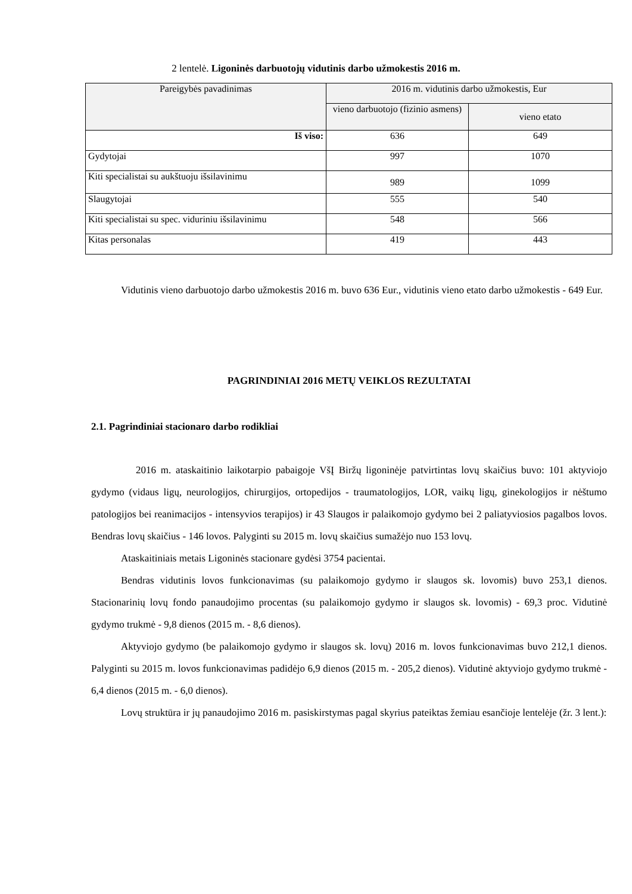2 lentelė. Ligoninės darbuotojų vidutinis darbo užmokestis 2016 m.
| Pareigybės pavadinimas | 2016 m. vidutinis darbo užmokestis, Eur | |
| --- | --- | --- |
| | vieno darbuotojo (fizinio asmens) | vieno etato |
| Iš viso: | 636 | 649 |
| Gydytojai | 997 | 1070 |
| Kiti specialistai su aukštuoju išsilavinimu | 989 | 1099 |
| Slaugytojai | 555 | 540 |
| Kiti specialistai su spec. viduriniu išsilavinimu | 548 | 566 |
| Kitas personalas | 419 | 443 |
Vidutinis vieno darbuotojo darbo užmokestis 2016 m. buvo 636 Eur., vidutinis vieno etato darbo užmokestis - 649 Eur.
PAGRINDINIAI 2016 METŲ VEIKLOS REZULTATAI
2.1. Pagrindiniai stacionaro darbo rodikliai
2016 m. ataskaitinio laikotarpio pabaigoje VšĮ Biržų ligoninėje patvirtintas lovų skaičius buvo: 101 aktyviojo gydymo (vidaus ligų, neurologijos, chirurgijos, ortopedijos - traumatologijos, LOR, vaikų ligų, ginekologijos ir nėštumo patologijos bei reanimacijos - intensyvios terapijos) ir 43 Slaugos ir palaikomojo gydymo bei 2 paliatyviosios pagalbos lovos. Bendras lovų skaičius - 146 lovos. Palyginti su 2015 m. lovų skaičius sumažėjo nuo 153 lovų.
Ataskaitiniais metais Ligoninės stacionare gydėsi 3754 pacientai.
Bendras vidutinis lovos funkcionavimas (su palaikomojo gydymo ir slaugos sk. lovomis) buvo 253,1 dienos. Stacionarinių lovų fondo panaudojimo procentas (su palaikomojo gydymo ir slaugos sk. lovomis) - 69,3 proc. Vidutinė gydymo trukmė - 9,8 dienos (2015 m. - 8,6 dienos).
Aktyviojo gydymo (be palaikomojo gydymo ir slaugos sk. lovų) 2016 m. lovos funkcionavimas buvo 212,1 dienos. Palyginti su 2015 m. lovos funkcionavimas padidėjo 6,9 dienos (2015 m. - 205,2 dienos). Vidutinė aktyviojo gydymo trukmė - 6,4 dienos (2015 m. - 6,0 dienos).
Lovų struktūra ir jų panaudojimo 2016 m. pasiskirstymas pagal skyrius pateiktas žemiau esančioje lentelėje (žr. 3 lent.):